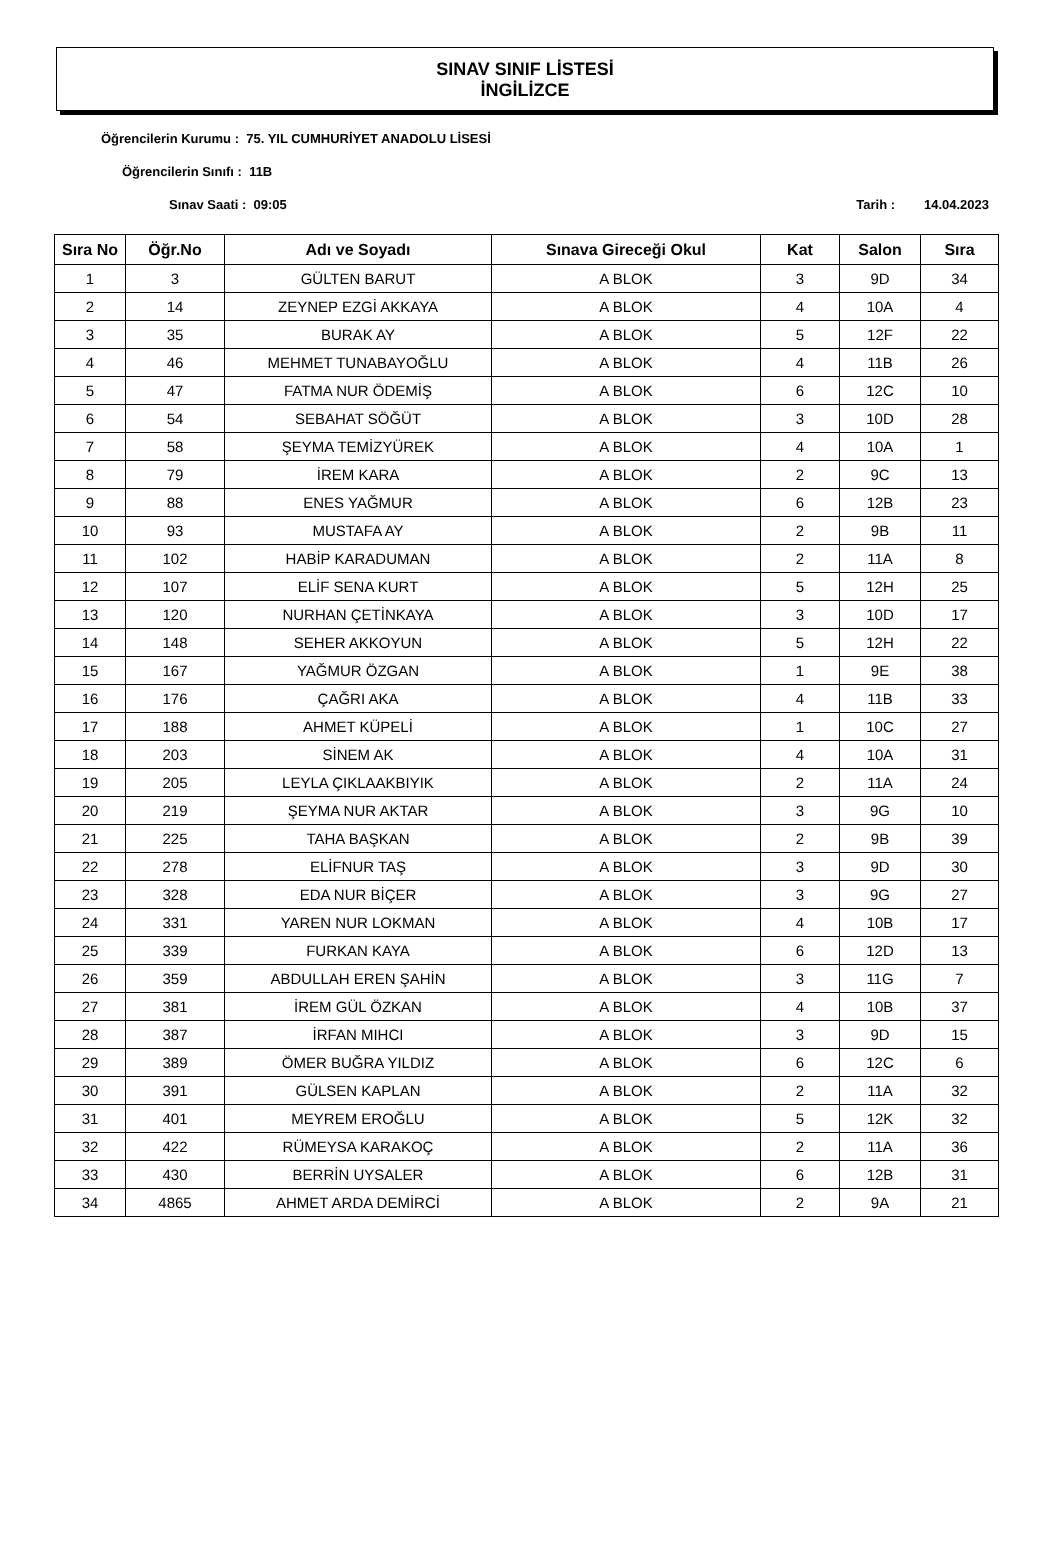SINAV SINIF LİSTESİ
İNGİLİZCE
Öğrencilerin Kurumu : 75. YIL CUMHURİYET ANADOLU LİSESİ
Öğrencilerin Sınıfı : 11B
Sınav Saati : 09:05 Tarih : 14.04.2023
| Sıra No | Öğr.No | Adı ve Soyadı | Sınava Gireceği Okul | Kat | Salon | Sıra |
| --- | --- | --- | --- | --- | --- | --- |
| 1 | 3 | GÜLTEN BARUT | A BLOK | 3 | 9D | 34 |
| 2 | 14 | ZEYNEP EZGİ AKKAYA | A BLOK | 4 | 10A | 4 |
| 3 | 35 | BURAK AY | A BLOK | 5 | 12F | 22 |
| 4 | 46 | MEHMET TUNABAYOĞLU | A BLOK | 4 | 11B | 26 |
| 5 | 47 | FATMA NUR ÖDEMİŞ | A BLOK | 6 | 12C | 10 |
| 6 | 54 | SEBAHAT SÖĞÜT | A BLOK | 3 | 10D | 28 |
| 7 | 58 | ŞEYMA TEMİZYÜREK | A BLOK | 4 | 10A | 1 |
| 8 | 79 | İREM KARA | A BLOK | 2 | 9C | 13 |
| 9 | 88 | ENES YAĞMUR | A BLOK | 6 | 12B | 23 |
| 10 | 93 | MUSTAFA AY | A BLOK | 2 | 9B | 11 |
| 11 | 102 | HABİP KARADUMAN | A BLOK | 2 | 11A | 8 |
| 12 | 107 | ELİF SENA KURT | A BLOK | 5 | 12H | 25 |
| 13 | 120 | NURHAN ÇETİNKAYA | A BLOK | 3 | 10D | 17 |
| 14 | 148 | SEHER AKKOYUN | A BLOK | 5 | 12H | 22 |
| 15 | 167 | YAĞMUR ÖZGAN | A BLOK | 1 | 9E | 38 |
| 16 | 176 | ÇAĞRI AKA | A BLOK | 4 | 11B | 33 |
| 17 | 188 | AHMET KÜPELİ | A BLOK | 1 | 10C | 27 |
| 18 | 203 | SİNEM AK | A BLOK | 4 | 10A | 31 |
| 19 | 205 | LEYLA ÇIKLAAKBIYIK | A BLOK | 2 | 11A | 24 |
| 20 | 219 | ŞEYMA NUR AKTAR | A BLOK | 3 | 9G | 10 |
| 21 | 225 | TAHA BAŞKAN | A BLOK | 2 | 9B | 39 |
| 22 | 278 | ELİFNUR TAŞ | A BLOK | 3 | 9D | 30 |
| 23 | 328 | EDA NUR BİÇER | A BLOK | 3 | 9G | 27 |
| 24 | 331 | YAREN NUR LOKMAN | A BLOK | 4 | 10B | 17 |
| 25 | 339 | FURKAN KAYA | A BLOK | 6 | 12D | 13 |
| 26 | 359 | ABDULLAH EREN ŞAHİN | A BLOK | 3 | 11G | 7 |
| 27 | 381 | İREM GÜL ÖZKAN | A BLOK | 4 | 10B | 37 |
| 28 | 387 | İRFAN MIHCI | A BLOK | 3 | 9D | 15 |
| 29 | 389 | ÖMER BUĞRA YILDIZ | A BLOK | 6 | 12C | 6 |
| 30 | 391 | GÜLSEN KAPLAN | A BLOK | 2 | 11A | 32 |
| 31 | 401 | MEYREM EROĞLU | A BLOK | 5 | 12K | 32 |
| 32 | 422 | RÜMEYSA KARAKOÇ | A BLOK | 2 | 11A | 36 |
| 33 | 430 | BERRİN UYSALER | A BLOK | 6 | 12B | 31 |
| 34 | 4865 | AHMET ARDA DEMİRCİ | A BLOK | 2 | 9A | 21 |